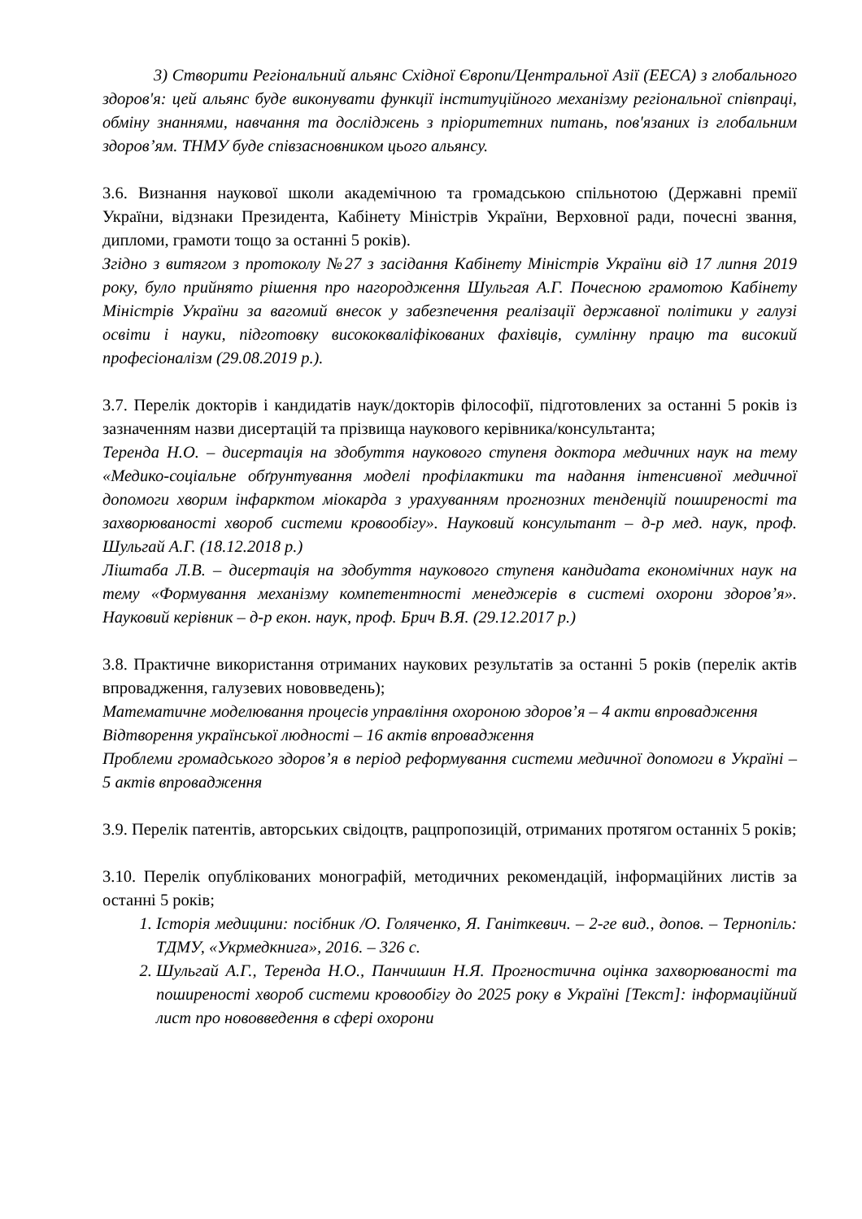3) Створити Регіональний альянс Східної Європи/Центральної Азії (EECA) з глобального здоров'я: цей альянс буде виконувати функції інституційного механізму регіональної співпраці, обміну знаннями, навчання та досліджень з пріоритетних питань, пов'язаних із глобальним здоров’ям. ТНМУ буде співзасновником цього альянсу.
3.6. Визнання наукової школи академічною та громадською спільнотою (Державні премії України, відзнаки Президента, Кабінету Міністрів України, Верховної ради, почесні звання, дипломи, грамоти тощо за останні 5 років).
Згідно з витягом з протоколу №27 з засідання Кабінету Міністрів України від 17 липня 2019 року, було прийнято рішення про нагородження Шульгая А.Г. Почесною грамотою Кабінету Міністрів України за вагомий внесок у забезпечення реалізації державної політики у галузі освіти і науки, підготовку висококваліфікованих фахівців, сумлінну працю та високий професіоналізм (29.08.2019 р.).
3.7. Перелік докторів і кандидатів наук/докторів філософії, підготовлених за останні 5 років із зазначенням назви дисертацій та прізвища наукового керівника/консультанта;
Теренда Н.О. – дисертація на здобуття наукового ступеня доктора медичних наук на тему «Медико-соціальне обґрунтування моделі профілактики та надання інтенсивної медичної допомоги хворим інфарктом міокарда з урахуванням прогнозних тенденцій поширеності та захворюваності хвороб системи кровообігу». Науковий консультант – д-р мед. наук, проф. Шульгай А.Г. (18.12.2018 р.)
Ліштаба Л.В. – дисертація на здобуття наукового ступеня кандидата економічних наук на тему «Формування механізму компетентності менеджерів в системі охорони здоров’я». Науковий керівник – д-р екон. наук, проф. Брич В.Я. (29.12.2017 р.)
3.8. Практичне використання отриманих наукових результатів за останні 5 років (перелік актів впровадження, галузевих нововведень);
Математичне моделювання процесів управління охороною здоров’я – 4 акти впровадження
Відтворення української людності – 16 актів впровадження
Проблеми громадського здоров’я в період реформування системи медичної допомоги в Україні – 5 актів впровадження
3.9. Перелік патентів, авторських свідоцтв, рацпропозицій, отриманих протягом останніх 5 років;
3.10. Перелік опублікованих монографій, методичних рекомендацій, інформаційних листів за останні 5 років;
1. Історія медицини: посібник /О. Голяченко, Я. Ганіткевич. – 2-ге вид., допов. – Тернопіль: ТДМУ, «Укрмедкнига», 2016. – 326 с.
2. Шульгай А.Г., Теренда Н.О., Панчишин Н.Я. Прогностична оцінка захворюваності та поширеності хвороб системи кровообігу до 2025 року в Україні [Текст]: інформаційний лист про нововведення в сфері охорони